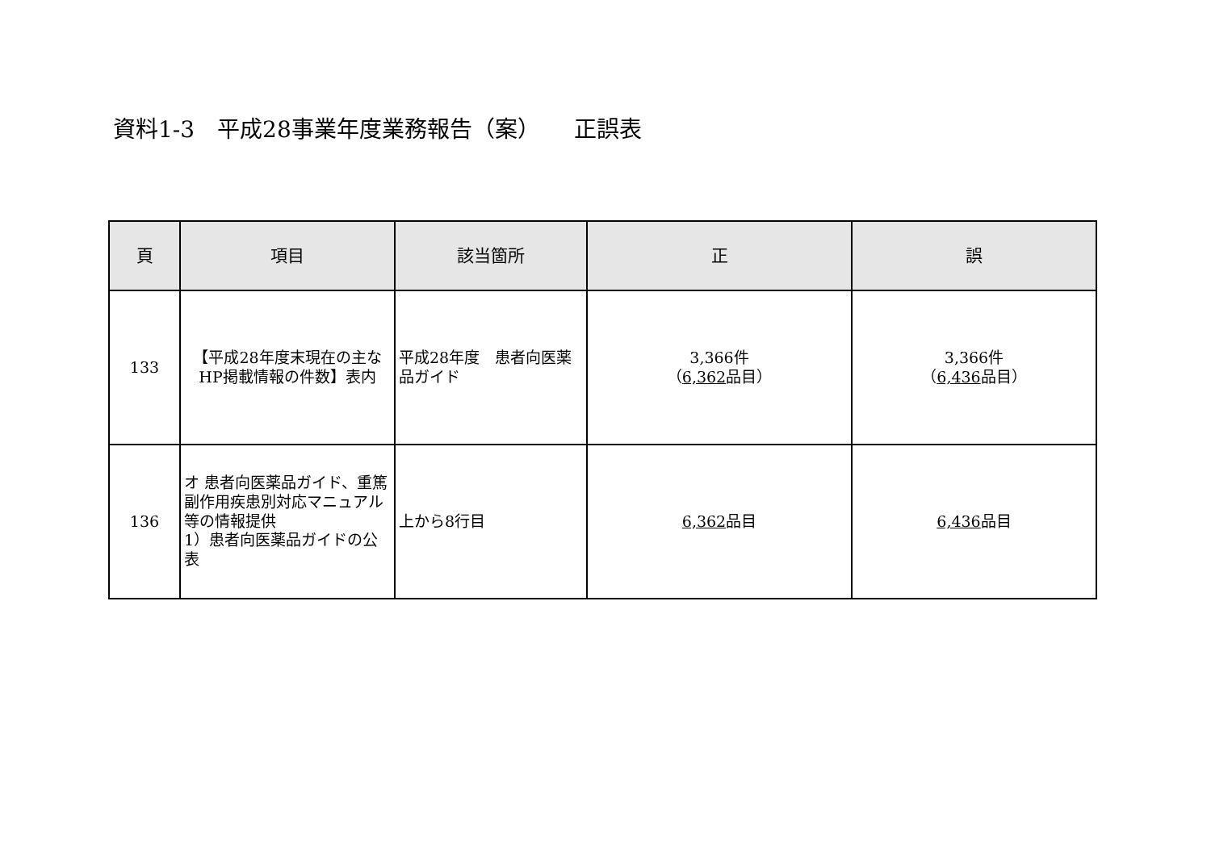資料1-3　平成28事業年度業務報告（案）　　正誤表
| 頁 | 項目 | 該当箇所 | 正 | 誤 |
| --- | --- | --- | --- | --- |
| 133 | 【平成28年度末現在の主なHP掲載情報の件数】表内 | 平成28年度 患者向医薬品ガイド | 3,366件 （ 6,362 品目） | 3,366件 （ 6,436 品目） |
| 136 | オ 患者向医薬品ガイド、重篤副作用疾患別対応マニュアル等の情報提供 1）患者向医薬品ガイドの公表 | 上から8行目 | 6,362 品目 | 6,436 品目 |